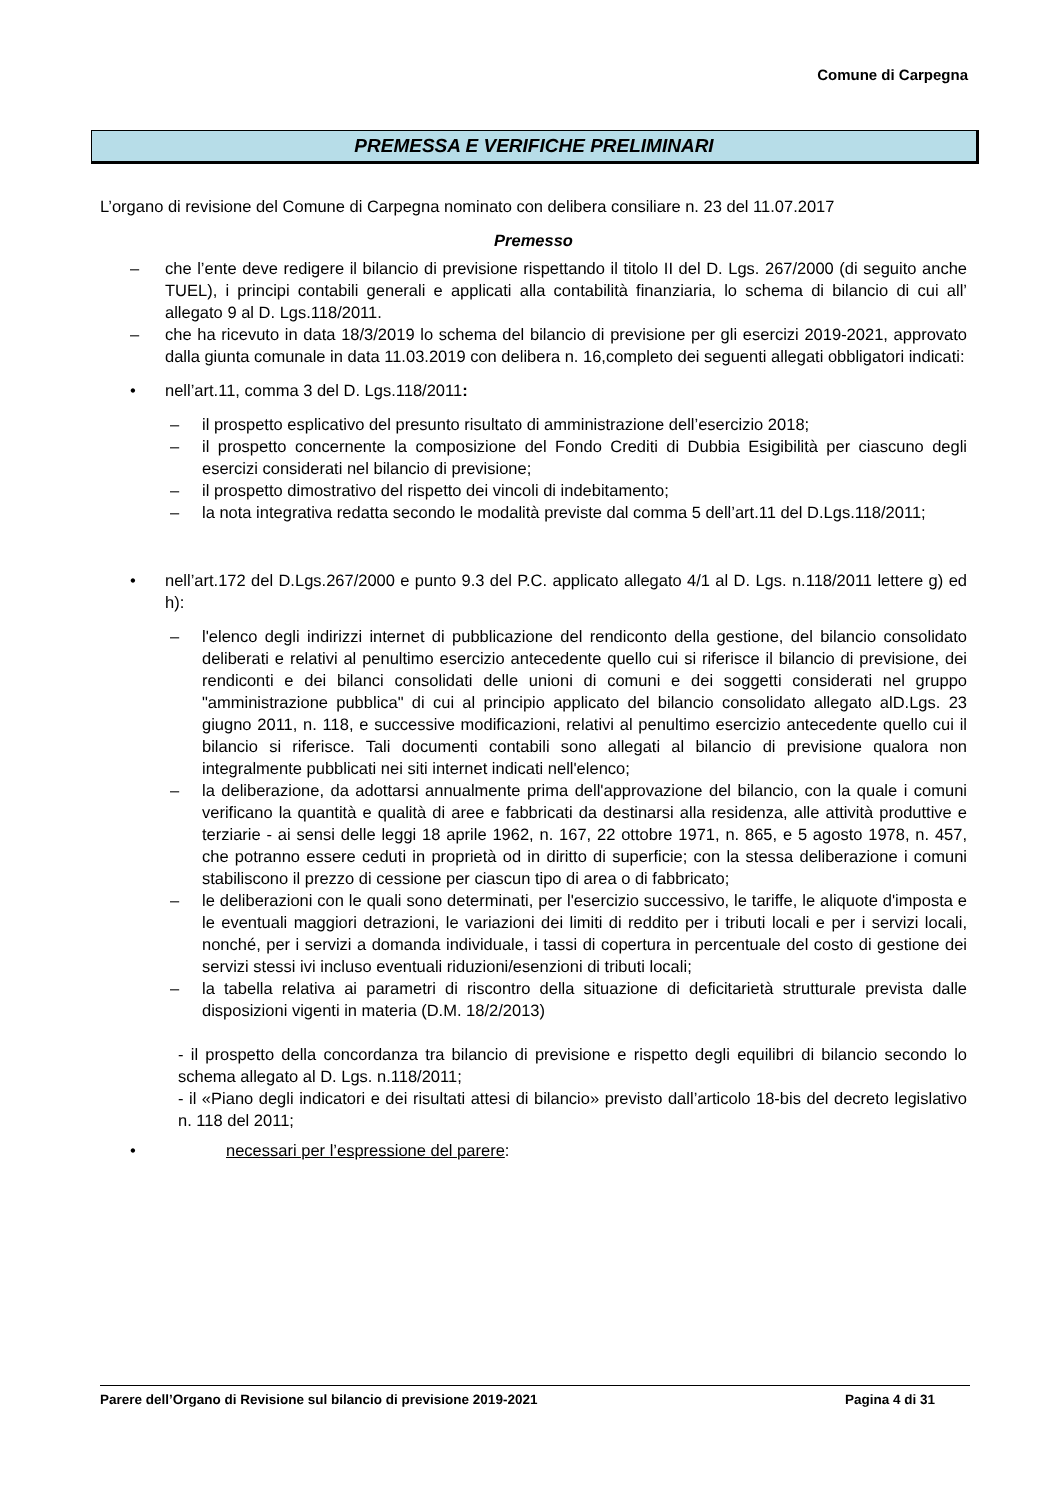Comune di Carpegna
PREMESSA E VERIFICHE PRELIMINARI
L’organo di revisione del Comune di Carpegna nominato con delibera consiliare n. 23 del 11.07.2017
Premesso
– che l’ente deve redigere il bilancio di previsione rispettando il titolo II del D. Lgs. 267/2000 (di seguito anche TUEL), i principi contabili generali e applicati alla contabilità finanziaria, lo schema di bilancio di cui all’ allegato 9 al D. Lgs.118/2011.
– che ha ricevuto in data 18/3/2019 lo schema del bilancio di previsione per gli esercizi 2019-2021, approvato dalla giunta comunale in data 11.03.2019 con delibera n. 16,completo dei seguenti allegati obbligatori indicati:
• nell’art.11, comma 3 del D. Lgs.118/2011:
– il prospetto esplicativo del presunto risultato di amministrazione dell’esercizio 2018;
– il prospetto concernente la composizione del Fondo Crediti di Dubbia Esigibilità per ciascuno degli esercizi considerati nel bilancio di previsione;
– il prospetto dimostrativo del rispetto dei vincoli di indebitamento;
– la nota integrativa redatta secondo le modalità previste dal comma 5 dell’art.11 del D.Lgs.118/2011;
• nell’art.172 del D.Lgs.267/2000 e punto 9.3 del P.C. applicato allegato 4/1 al D. Lgs. n.118/2011 lettere g) ed h):
– l'elenco degli indirizzi internet di pubblicazione del rendiconto della gestione, del bilancio consolidato deliberati e relativi al penultimo esercizio antecedente quello cui si riferisce il bilancio di previsione, dei rendiconti e dei bilanci consolidati delle unioni di comuni e dei soggetti considerati nel gruppo "amministrazione pubblica" di cui al principio applicato del bilancio consolidato allegato alD.Lgs. 23 giugno 2011, n. 118, e successive modificazioni, relativi al penultimo esercizio antecedente quello cui il bilancio si riferisce. Tali documenti contabili sono allegati al bilancio di previsione qualora non integralmente pubblicati nei siti internet indicati nell'elenco;
– la deliberazione, da adottarsi annualmente prima dell'approvazione del bilancio, con la quale i comuni verificano la quantità e qualità di aree e fabbricati da destinarsi alla residenza, alle attività produttive e terziarie - ai sensi delle leggi 18 aprile 1962, n. 167, 22 ottobre 1971, n. 865, e 5 agosto 1978, n. 457, che potranno essere ceduti in proprietà od in diritto di superficie; con la stessa deliberazione i comuni stabiliscono il prezzo di cessione per ciascun tipo di area o di fabbricato;
– le deliberazioni con le quali sono determinati, per l'esercizio successivo, le tariffe, le aliquote d'imposta e le eventuali maggiori detrazioni, le variazioni dei limiti di reddito per i tributi locali e per i servizi locali, nonché, per i servizi a domanda individuale, i tassi di copertura in percentuale del costo di gestione dei servizi stessi ivi incluso eventuali riduzioni/esenzioni di tributi locali;
– la tabella relativa ai parametri di riscontro della situazione di deficitarietà strutturale prevista dalle disposizioni vigenti in materia (D.M. 18/2/2013)
- il prospetto della concordanza tra bilancio di previsione e rispetto degli equilibri di bilancio secondo lo schema allegato al D. Lgs. n.118/2011;
- il «Piano degli indicatori e dei risultati attesi di bilancio» previsto dall’articolo 18-bis del decreto legislativo n. 118 del 2011;
• necessari per l’espressione del parere:
Parere dell’Organo di Revisione sul bilancio di previsione 2019-2021 Pagina 4 di 31